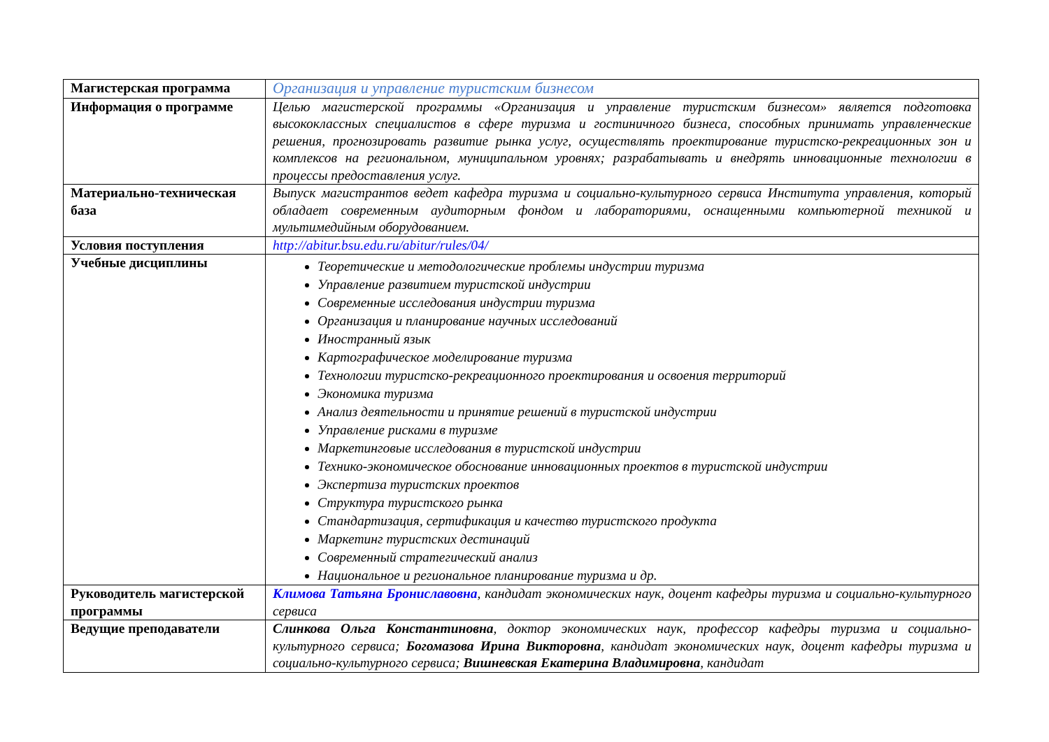| Магистерская программа | Организация и управление туристским бизнесом |
| Информация о программе | Целью магистерской программы «Организация и управление туристским бизнесом» является подготовка высококлассных специалистов в сфере туризма и гостиничного бизнеса, способных принимать управленческие решения, прогнозировать развитие рынка услуг, осуществлять проектирование туристско-рекреационных зон и комплексов на региональном, муниципальном уровнях; разрабатывать и внедрять инновационные технологии в процессы предоставления услуг. |
| Материально-техническая база | Выпуск магистрантов ведет кафедра туризма и социально-культурного сервиса Института управления, который обладает современным аудиторным фондом и лабораториями, оснащенными компьютерной техникой и мультимедийным оборудованием. |
| Условия поступления | http://abitur.bsu.edu.ru/abitur/rules/04/ |
| Учебные дисциплины | Теоретические и методологические проблемы индустрии туризма Управление развитием туристской индустрии Современные исследования индустрии туризма Организация и планирование научных исследований Иностранный язык Картографическое моделирование туризма Технологии туристско-рекреационного проектирования и освоения территорий Экономика туризма Анализ деятельности и принятие решений в туристской индустрии Управление рисками в туризме Маркетинговые исследования в туристской индустрии Технико-экономическое обоснование инновационных проектов в туристской индустрии Экспертиза туристских проектов Структура туристского рынка Стандартизация, сертификация и качество туристского продукта Маркетинг туристских дестинаций Современный стратегический анализ Национальное и региональное планирование туризма и др. |
| Руководитель магистерской программы | Климова Татьяна Брониславовна , кандидат экономических наук, доцент кафедры туризма и социально-культурного сервиса |
| Ведущие преподаватели | Слинкова Ольга Константиновна , доктор экономических наук, профессор кафедры туризма и социально-культурного сервиса; Богомазова Ирина Викторовна , кандидат экономических наук, доцент кафедры туризма и социально-культурного сервиса; Вишневская Екатерина Владимировна , кандидат |